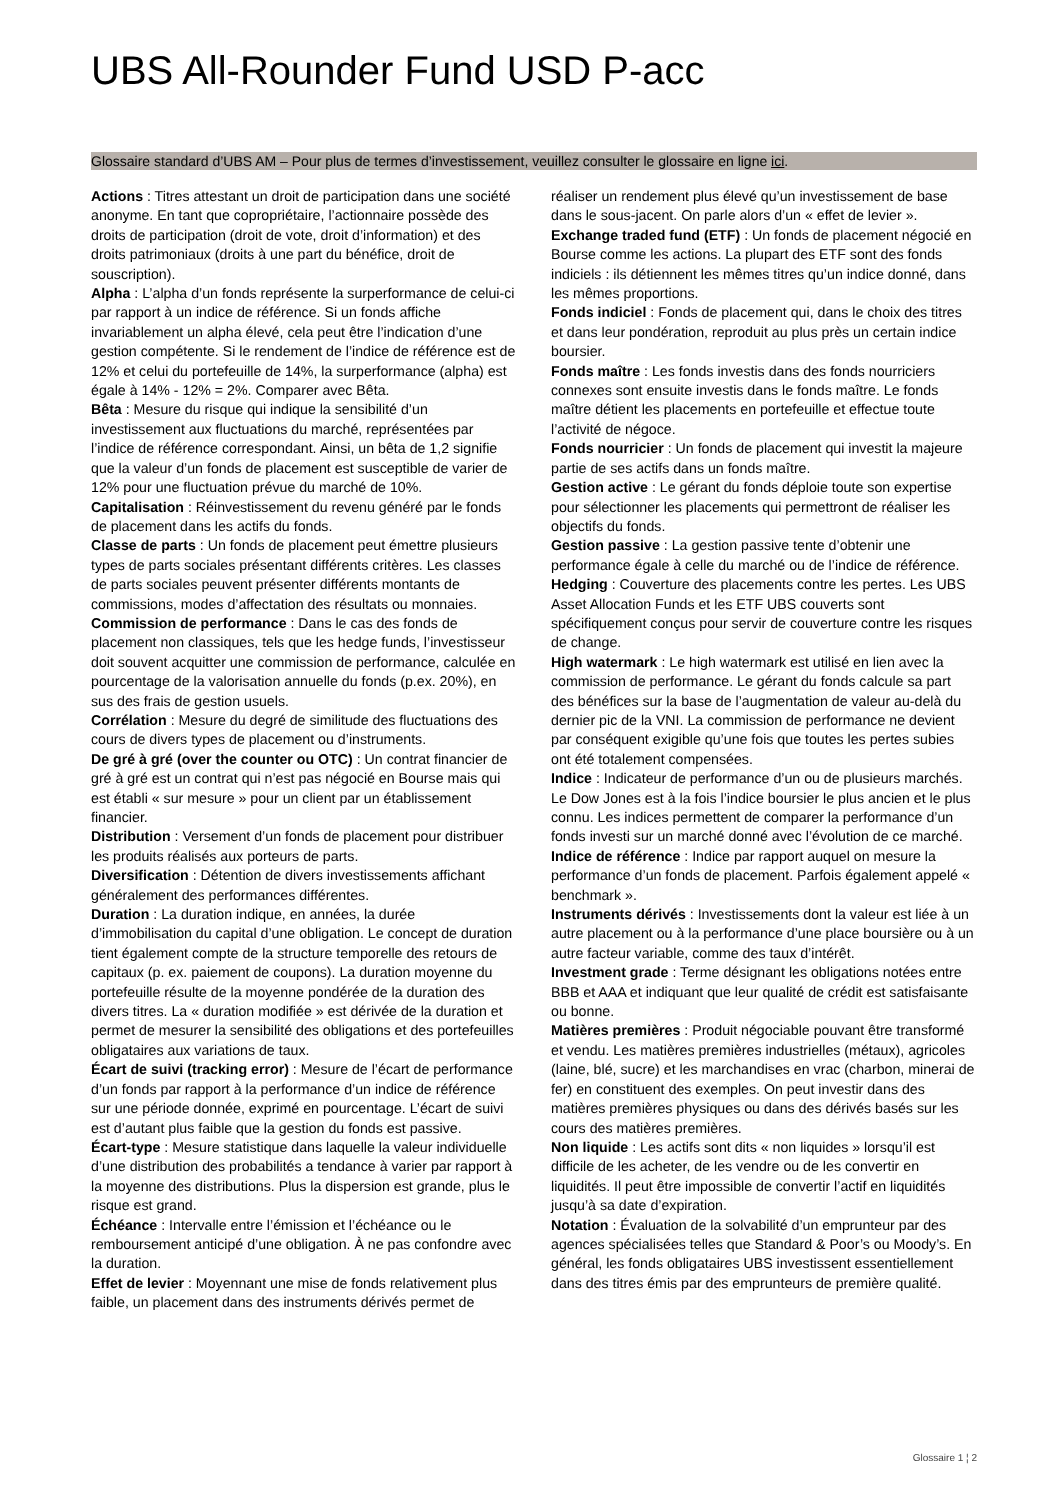UBS All-Rounder Fund USD P-acc
Glossaire standard d’UBS AM – Pour plus de termes d’investissement, veuillez consulter le glossaire en ligne ici.
Actions : Titres attestant un droit de participation dans une société anonyme. En tant que copropriétaire, l’actionnaire possède des droits de participation (droit de vote, droit d’information) et des droits patrimoniaux (droits à une part du bénéfice, droit de souscription).
Alpha : L’alpha d’un fonds représente la surperformance de celui-ci par rapport à un indice de référence. Si un fonds affiche invariablement un alpha élevé, cela peut être l’indication d’une gestion compétente. Si le rendement de l’indice de référence est de 12% et celui du portefeuille de 14%, la surperformance (alpha) est égale à 14% - 12% = 2%. Comparer avec Bêta.
Bêta : Mesure du risque qui indique la sensibilité d’un investissement aux fluctuations du marché, représentées par l’indice de référence correspondant. Ainsi, un bêta de 1,2 signifie que la valeur d’un fonds de placement est susceptible de varier de 12% pour une fluctuation prévue du marché de 10%.
Capitalisation : Réinvestissement du revenu généré par le fonds de placement dans les actifs du fonds.
Classe de parts : Un fonds de placement peut émettre plusieurs types de parts sociales présentant différents critères. Les classes de parts sociales peuvent présenter différents montants de commissions, modes d’affectation des résultats ou monnaies.
Commission de performance : Dans le cas des fonds de placement non classiques, tels que les hedge funds, l’investisseur doit souvent acquitter une commission de performance, calculée en pourcentage de la valorisation annuelle du fonds (p.ex. 20%), en sus des frais de gestion usuels.
Corrélation : Mesure du degré de similitude des fluctuations des cours de divers types de placement ou d’instruments.
De gré à gré (over the counter ou OTC) : Un contrat financier de gré à gré est un contrat qui n’est pas négocié en Bourse mais qui est établi « sur mesure » pour un client par un établissement financier.
Distribution : Versement d’un fonds de placement pour distribuer les produits réalisés aux porteurs de parts.
Diversification : Détention de divers investissements affichant généralement des performances différentes.
Duration : La duration indique, en années, la durée d’immobilisation du capital d’une obligation. Le concept de duration tient également compte de la structure temporelle des retours de capitaux (p. ex. paiement de coupons). La duration moyenne du portefeuille résulte de la moyenne pondérée de la duration des divers titres. La « duration modifiée » est dérivée de la duration et permet de mesurer la sensibilité des obligations et des portefeuilles obligataires aux variations de taux.
Écart de suivi (tracking error) : Mesure de l’écart de performance d’un fonds par rapport à la performance d’un indice de référence sur une période donnée, exprimé en pourcentage. L’écart de suivi est d’autant plus faible que la gestion du fonds est passive.
Écart-type : Mesure statistique dans laquelle la valeur individuelle d’une distribution des probabilités a tendance à varier par rapport à la moyenne des distributions. Plus la dispersion est grande, plus le risque est grand.
Échéance : Intervalle entre l’émission et l’échéance ou le remboursement anticipé d’une obligation. À ne pas confondre avec la duration.
Effet de levier : Moyennant une mise de fonds relativement plus faible, un placement dans des instruments dérivés permet de réaliser un rendement plus élevé qu’un investissement de base dans le sous-jacent. On parle alors d’un « effet de levier ».
Exchange traded fund (ETF) : Un fonds de placement négocié en Bourse comme les actions. La plupart des ETF sont des fonds indiciels : ils détiennent les mêmes titres qu’un indice donné, dans les mêmes proportions.
Fonds indiciel : Fonds de placement qui, dans le choix des titres et dans leur pondération, reproduit au plus près un certain indice boursier.
Fonds maître : Les fonds investis dans des fonds nourriciers connexes sont ensuite investis dans le fonds maître. Le fonds maître détient les placements en portefeuille et effectue toute l’activité de négoce.
Fonds nourricier : Un fonds de placement qui investit la majeure partie de ses actifs dans un fonds maître.
Gestion active : Le gérant du fonds déploie toute son expertise pour sélectionner les placements qui permettront de réaliser les objectifs du fonds.
Gestion passive : La gestion passive tente d’obtenir une performance égale à celle du marché ou de l’indice de référence.
Hedging : Couverture des placements contre les pertes. Les UBS Asset Allocation Funds et les ETF UBS couverts sont spécifiquement conçus pour servir de couverture contre les risques de change.
High watermark : Le high watermark est utilisé en lien avec la commission de performance. Le gérant du fonds calcule sa part des bénéfices sur la base de l’augmentation de valeur au-delà du dernier pic de la VNI. La commission de performance ne devient par conséquent exigible qu’une fois que toutes les pertes subies ont été totalement compensées.
Indice : Indicateur de performance d’un ou de plusieurs marchés. Le Dow Jones est à la fois l’indice boursier le plus ancien et le plus connu. Les indices permettent de comparer la performance d’un fonds investi sur un marché donné avec l’évolution de ce marché.
Indice de référence : Indice par rapport auquel on mesure la performance d’un fonds de placement. Parfois également appelé « benchmark ».
Instruments dérivés : Investissements dont la valeur est liée à un autre placement ou à la performance d’une place boursière ou à un autre facteur variable, comme des taux d’intérêt.
Investment grade : Terme désignant les obligations notées entre BBB et AAA et indiquant que leur qualité de crédit est satisfaisante ou bonne.
Matières premières : Produit négociable pouvant être transformé et vendu. Les matières premières industrielles (métaux), agricoles (laine, blé, sucre) et les marchandises en vrac (charbon, minerai de fer) en constituent des exemples. On peut investir dans des matières premières physiques ou dans des dérivés basés sur les cours des matières premières.
Non liquide : Les actifs sont dits « non liquides » lorsqu’il est difficile de les acheter, de les vendre ou de les convertir en liquidités. Il peut être impossible de convertir l’actif en liquidités jusqu’à sa date d’expiration.
Notation : Évaluation de la solvabilité d’un emprunteur par des agences spécialisées telles que Standard & Poor’s ou Moody’s. En général, les fonds obligataires UBS investissent essentiellement dans des titres émis par des emprunteurs de première qualité.
Glossaire 1 ¦ 2